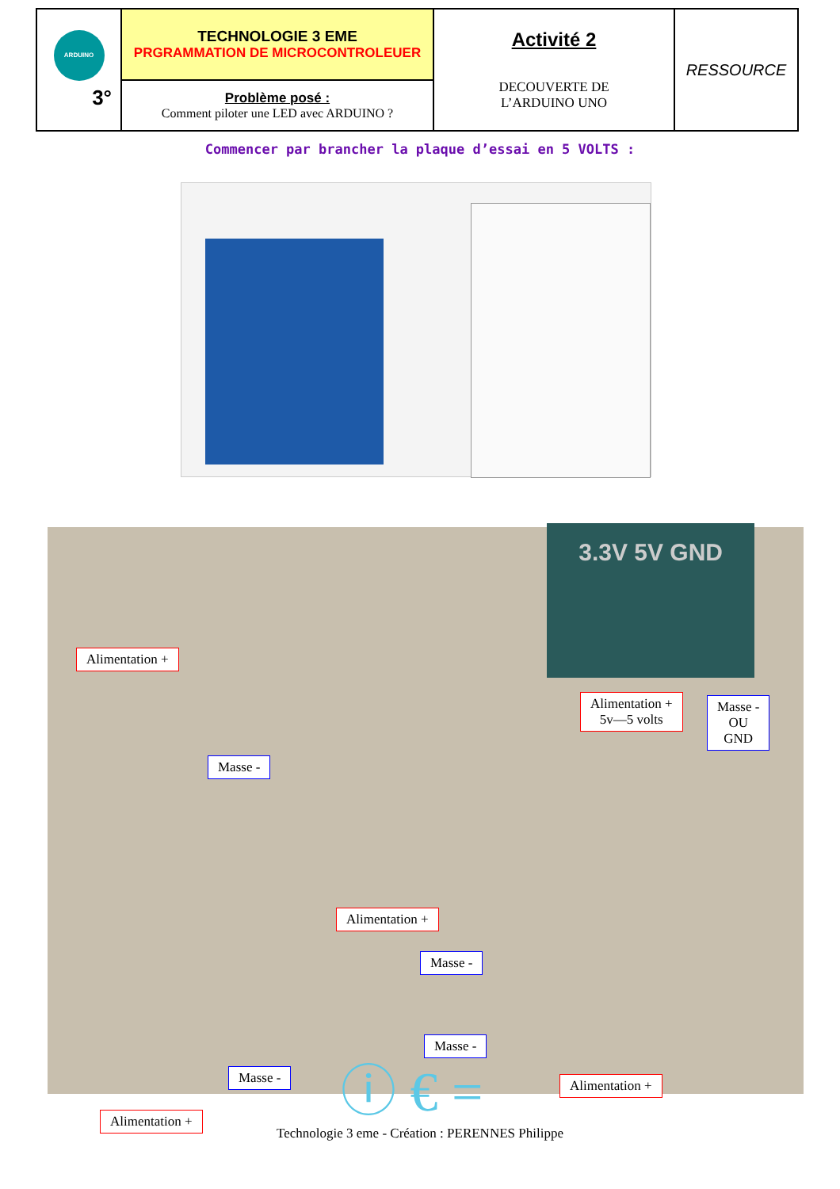| ARDUINO 3° | TECHNOLOGIE 3 EME PRGRAMMATION DE MICROCONTROLEUER | Activité 2 DECOUVERTE DE L’ARDUINO UNO | RESSOURCE |
| | Problème posé : Comment piloter une LED avec ARDUINO ? | | |
Commencer par brancher la plaque d’essai en 5 VOLTS :
3.3V 5V GND
Alimentation +
Alimentation +
5v—5 volts
Masse -
OU
GND
Masse -
Alimentation +
Masse -
Masse -
Masse - Alimentation +
Alimentation +
ⓘ € =
Technologie 3 eme - Création : PERENNES Philippe